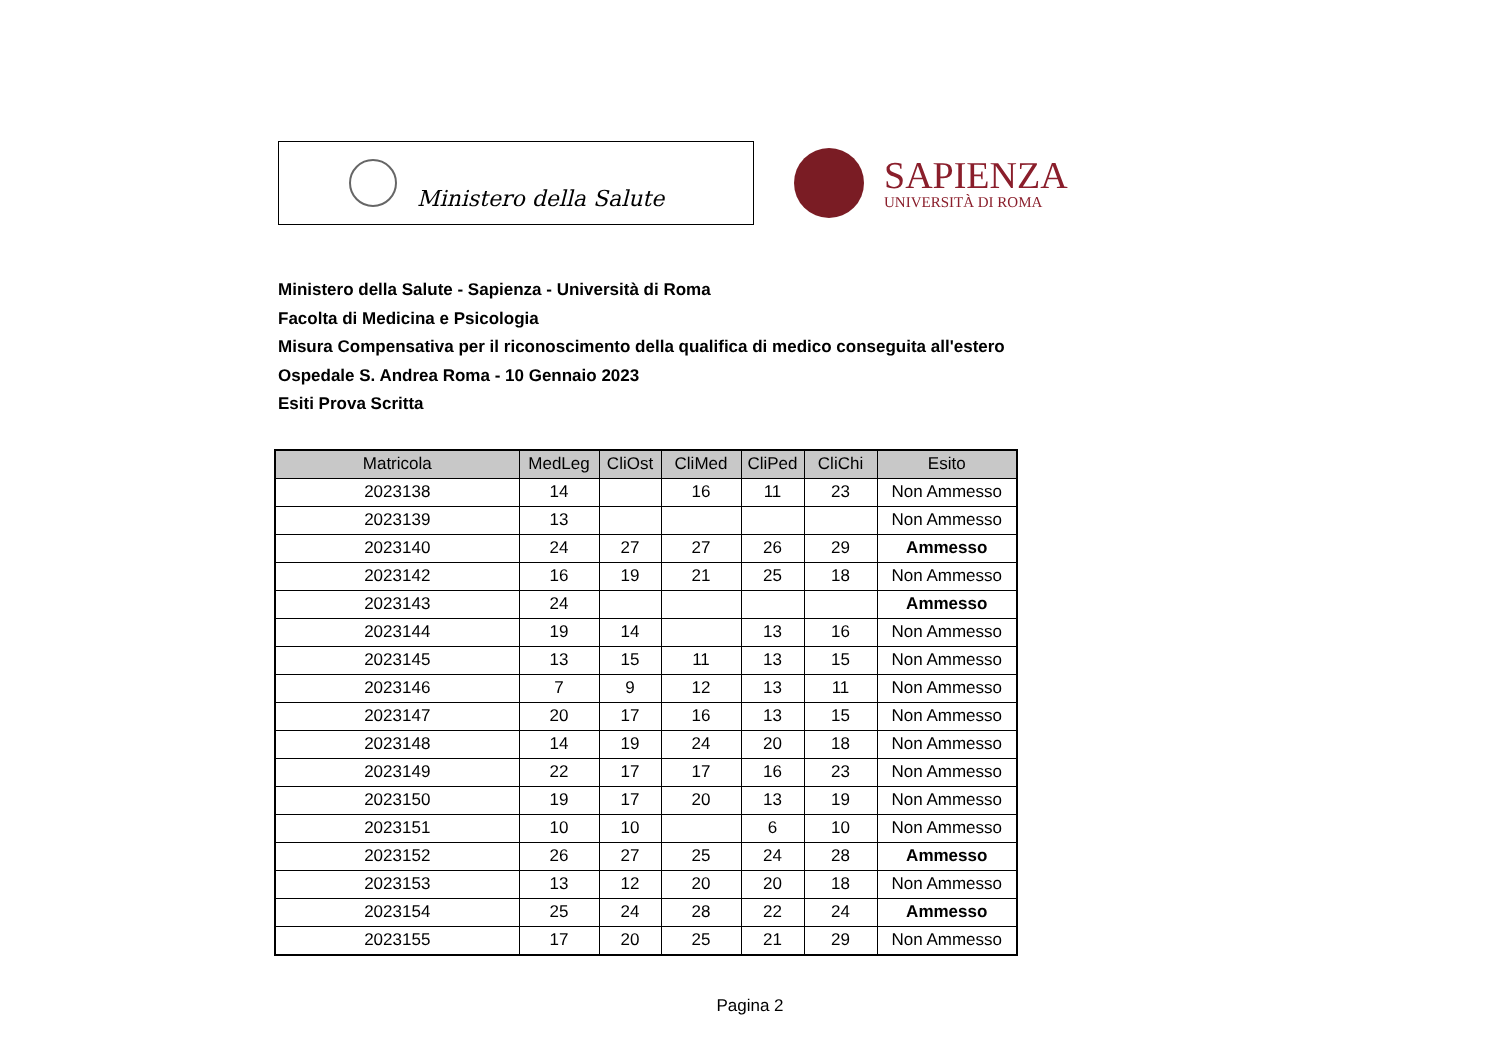Ministero della Salute
SAPIENZA
UNIVERSITÀ DI ROMA
Ministero della Salute - Sapienza - Università di Roma
Facolta di Medicina e Psicologia
Misura Compensativa per il riconoscimento della qualifica di medico conseguita all'estero
Ospedale S. Andrea Roma - 10 Gennaio 2023
Esiti Prova Scritta
| Matricola | MedLeg | CliOst | CliMed | CliPed | CliChi | Esito |
| --- | --- | --- | --- | --- | --- | --- |
| 2023138 | 14 | | 16 | 11 | 23 | Non Ammesso |
| 2023139 | 13 | | | | | Non Ammesso |
| 2023140 | 24 | 27 | 27 | 26 | 29 | Ammesso |
| 2023142 | 16 | 19 | 21 | 25 | 18 | Non Ammesso |
| 2023143 | 24 | | | | | Ammesso |
| 2023144 | 19 | 14 | | 13 | 16 | Non Ammesso |
| 2023145 | 13 | 15 | 11 | 13 | 15 | Non Ammesso |
| 2023146 | 7 | 9 | 12 | 13 | 11 | Non Ammesso |
| 2023147 | 20 | 17 | 16 | 13 | 15 | Non Ammesso |
| 2023148 | 14 | 19 | 24 | 20 | 18 | Non Ammesso |
| 2023149 | 22 | 17 | 17 | 16 | 23 | Non Ammesso |
| 2023150 | 19 | 17 | 20 | 13 | 19 | Non Ammesso |
| 2023151 | 10 | 10 | | 6 | 10 | Non Ammesso |
| 2023152 | 26 | 27 | 25 | 24 | 28 | Ammesso |
| 2023153 | 13 | 12 | 20 | 20 | 18 | Non Ammesso |
| 2023154 | 25 | 24 | 28 | 22 | 24 | Ammesso |
| 2023155 | 17 | 20 | 25 | 21 | 29 | Non Ammesso |
Pagina 2